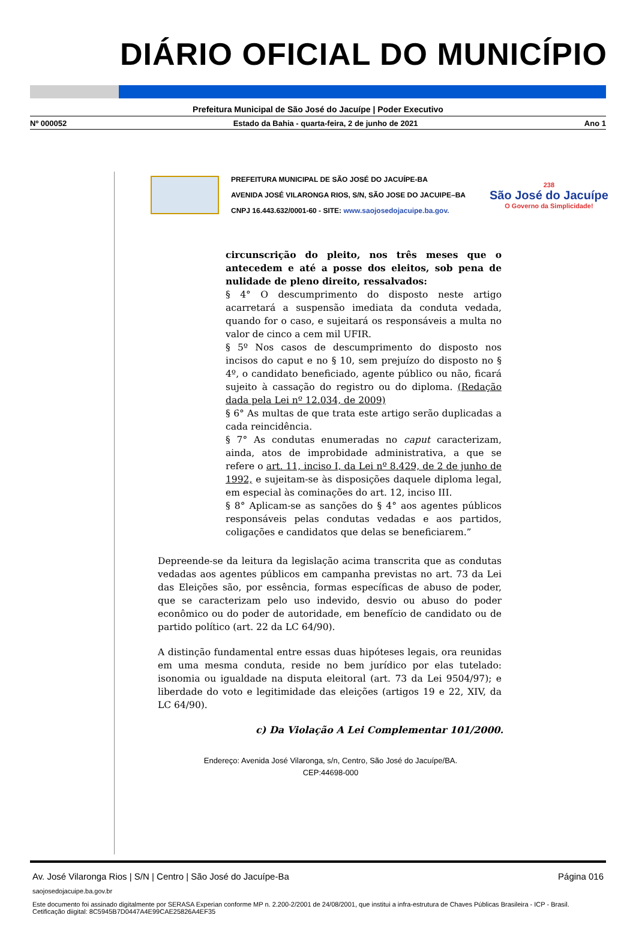DIÁRIO OFICIAL DO MUNICÍPIO
Prefeitura Municipal de São José do Jacuípe | Poder Executivo
Nº 000052 Estado da Bahia - quarta-feira, 2 de junho de 2021 Ano 1
PREFEITURA MUNICIPAL DE SÃO JOSÉ DO JACUÍPE-BA
AVENIDA JOSÉ VILARONGA RIOS, S/N, SÃO JOSE DO JACUIPE–BA
CNPJ 16.443.632/0001-60 - SITE: www.saojosedojacuipe.ba.gov.
238
São José do Jacuípe
O Governo da Simplicidade!
circunscrição do pleito, nos três meses que o antecedem e até a posse dos eleitos, sob pena de nulidade de pleno direito, ressalvados:
§ 4° O descumprimento do disposto neste artigo acarretará a suspensão imediata da conduta vedada, quando for o caso, e sujeitará os responsáveis a multa no valor de cinco a cem mil UFIR.
§ 5º Nos casos de descumprimento do disposto nos incisos do caput e no § 10, sem prejuízo do disposto no § 4º, o candidato beneficiado, agente público ou não, ficará sujeito à cassação do registro ou do diploma. (Redação dada pela Lei nº 12.034, de 2009)
§ 6° As multas de que trata este artigo serão duplicadas a cada reincidência.
§ 7° As condutas enumeradas no caput caracterizam, ainda, atos de improbidade administrativa, a que se refere o art. 11, inciso I, da Lei nº 8.429, de 2 de junho de 1992, e sujeitam-se às disposições daquele diploma legal, em especial às cominações do art. 12, inciso III.
§ 8° Aplicam-se as sanções do § 4° aos agentes públicos responsáveis pelas condutas vedadas e aos partidos, coligações e candidatos que delas se beneficiarem.”
Depreende-se da leitura da legislação acima transcrita que as condutas vedadas aos agentes públicos em campanha previstas no art. 73 da Lei das Eleições são, por essência, formas específicas de abuso de poder, que se caracterizam pelo uso indevido, desvio ou abuso do poder econômico ou do poder de autoridade, em benefício de candidato ou de partido político (art. 22 da LC 64/90).
A distinção fundamental entre essas duas hipóteses legais, ora reunidas em uma mesma conduta, reside no bem jurídico por elas tutelado: isonomia ou igualdade na disputa eleitoral (art. 73 da Lei 9504/97); e liberdade do voto e legitimidade das eleições (artigos 19 e 22, XIV, da LC 64/90).
c) Da Violação A Lei Complementar 101/2000.
Endereço: Avenida José Vilaronga, s/n, Centro, São José do Jacuípe/BA.
CEP:44698-000
Av. José Vilaronga Rios | S/N | Centro | São José do Jacuípe-Ba Página 016
saojosedojacuipe.ba.gov.br
Este documento foi assinado digitalmente por SERASA Experian conforme MP n. 2.200-2/2001 de 24/08/2001, que institui a infra-estrutura de Chaves Públicas Brasileira - ICP - Brasil. Cetificação diigital: 8C5945B7D0447A4E99CAE25826A4EF35